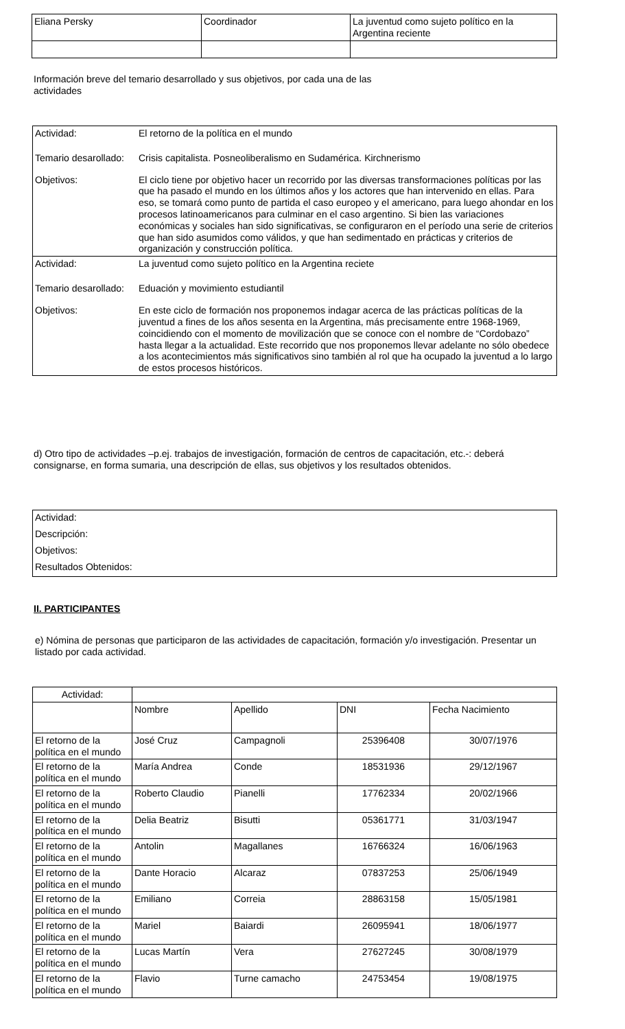| Eliana Persky | Coordinador | La juventud como sujeto político en la Argentina reciente |
Información breve del temario desarrollado y sus objetivos, por cada una de las actividades
| Actividad: | El retorno de la política en el mundo |
| Temario desarollado: | Crisis capitalista. Posneoliberalismo en Sudamérica. Kirchnerismo |
| Objetivos: | El ciclo tiene por objetivo hacer un recorrido por las diversas transformaciones políticas por las que ha pasado el mundo en los últimos años y los actores que han intervenido en ellas. Para eso, se tomará como punto de partida el caso europeo y el americano, para luego ahondar en los procesos latinoamericanos para culminar en el caso argentino. Si bien las variaciones económicas y sociales han sido significativas, se configuraron en el período una serie de criterios que han sido asumidos como válidos, y que han sedimentado en prácticas y criterios de organización y construcción política. |
| Actividad: | La juventud como sujeto político en la Argentina reciete |
| Temario desarollado: | Eduación y movimiento estudiantil |
| Objetivos: | En este ciclo de formación nos proponemos indagar acerca de las prácticas políticas de la juventud a fines de los años sesenta en la Argentina, más precisamente entre 1968-1969, coincidiendo con el momento de movilización que se conoce con el nombre de “Cordobazo” hasta llegar a la actualidad. Este recorrido que nos proponemos llevar adelante no sólo obedece a los acontecimientos más significativos sino también al rol que ha ocupado la juventud a lo largo de estos procesos históricos. |
d) Otro tipo de actividades –p.ej. trabajos de investigación, formación de centros de capacitación, etc.-: deberá consignarse, en forma sumaria, una descripción de ellas, sus objetivos y los resultados obtenidos.
| Actividad: |
| Descripción: |
| Objetivos: |
| Resultados Obtenidos: |
II. PARTICIPANTES
e) Nómina de personas que participaron de las actividades de capacitación, formación y/o investigación. Presentar un listado por cada actividad.
| Actividad: | | | | |
| | Nombre | Apellido | DNI | Fecha Nacimiento |
| El retorno de la política en el mundo | José Cruz | Campagnoli | 25396408 | 30/07/1976 |
| El retorno de la política en el mundo | María Andrea | Conde | 18531936 | 29/12/1967 |
| El retorno de la política en el mundo | Roberto Claudio | Pianelli | 17762334 | 20/02/1966 |
| El retorno de la política en el mundo | Delia Beatriz | Bisutti | 05361771 | 31/03/1947 |
| El retorno de la política en el mundo | Antolin | Magallanes | 16766324 | 16/06/1963 |
| El retorno de la política en el mundo | Dante Horacio | Alcaraz | 07837253 | 25/06/1949 |
| El retorno de la política en el mundo | Emiliano | Correia | 28863158 | 15/05/1981 |
| El retorno de la política en el mundo | Mariel | Baiardi | 26095941 | 18/06/1977 |
| El retorno de la política en el mundo | Lucas Martín | Vera | 27627245 | 30/08/1979 |
| El retorno de la política en el mundo | Flavio | Turne camacho | 24753454 | 19/08/1975 |